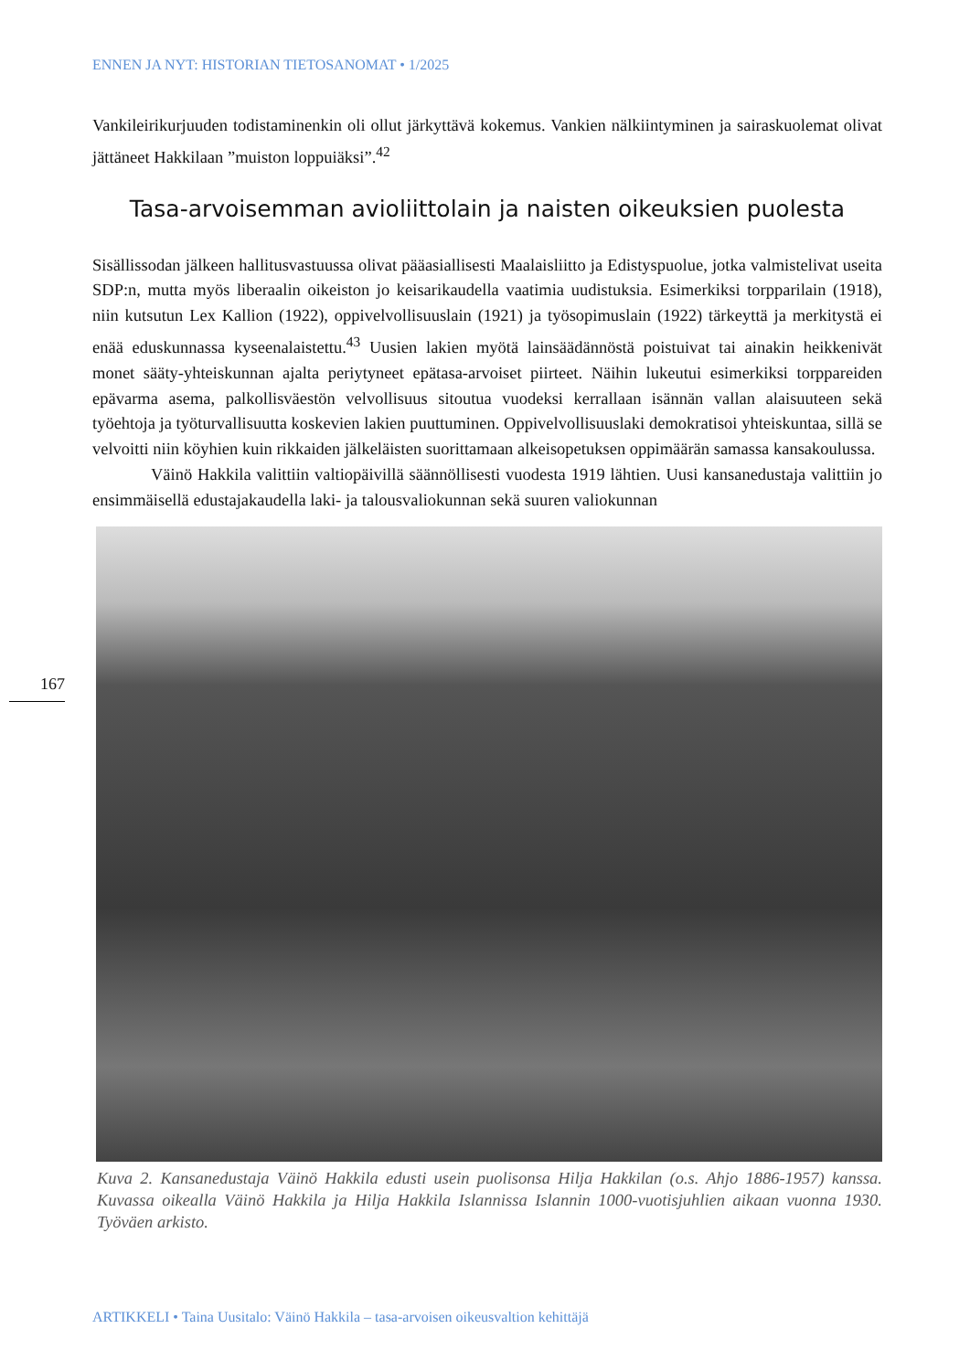ENNEN JA NYT: HISTORIAN TIETOSANOMAT • 1/2025
Vankileirikurjuuden todistaminenkin oli ollut järkyttävä kokemus. Vankien nälkiintyminen ja sairaskuolemat olivat jättäneet Hakkilaan ”muiston loppuiäksi”.<sup>42</sup>
Tasa-arvoisemman avioliittolain ja naisten oikeuksien puolesta
Sisällissodan jälkeen hallitusvastuussa olivat pääasiallisesti Maalaisliitto ja Edistyspuolue, jotka valmistelivat useita SDP:n, mutta myös liberaalin oikeiston jo keisarikaudella vaatimia uudistuksia. Esimerkiksi torpparilain (1918), niin kutsutun Lex Kallion (1922), oppivelvollisuuslain (1921) ja työsopimuslain (1922) tärkeyttä ja merkitystä ei enää eduskunnassa kyseenalaistettu.<sup>43</sup> Uusien lakien myötä lainsäädännöstä poistuivat tai ainakin heikkenivät monet sääty-yhteiskunnan ajalta periytyneet epätasa-arvoiset piirteet. Näihin lukeutui esimerkiksi torppareiden epävarma asema, palkollisväestön velvollisuus sitoutua vuodeksi kerrallaan isännän vallan alaisuuteen sekä työehtoja ja työturvallisuutta koskevien lakien puuttuminen. Oppivelvollisuuslaki demokratisoi yhteiskuntaa, sillä se velvoitti niin köyhien kuin rikkaiden jälkeläisten suorittamaan alkeisopetuksen oppimäärän samassa kansakoulussa.
Väinö Hakkila valittiin valtiopäivillä säännöllisesti vuodesta 1919 lähtien. Uusi kansanedustaja valittiin jo ensimmäisellä edustajakaudella laki- ja talousvaliokunnan sekä suuren valiokunnan
Kuva 2. Kansanedustaja Väinö Hakkila edusti usein puolisonsa Hilja Hakkilan (o.s. Ahjo 1886-1957) kanssa. Kuvassa oikealla Väinö Hakkila ja Hilja Hakkila Islannissa Islannin 1000-vuotisjuhlien aikaan vuonna 1930. Työväen arkisto.
167
ARTIKKELI • Taina Uusitalo: Väinö Hakkila – tasa-arvoisen oikeusvaltion kehittäjä